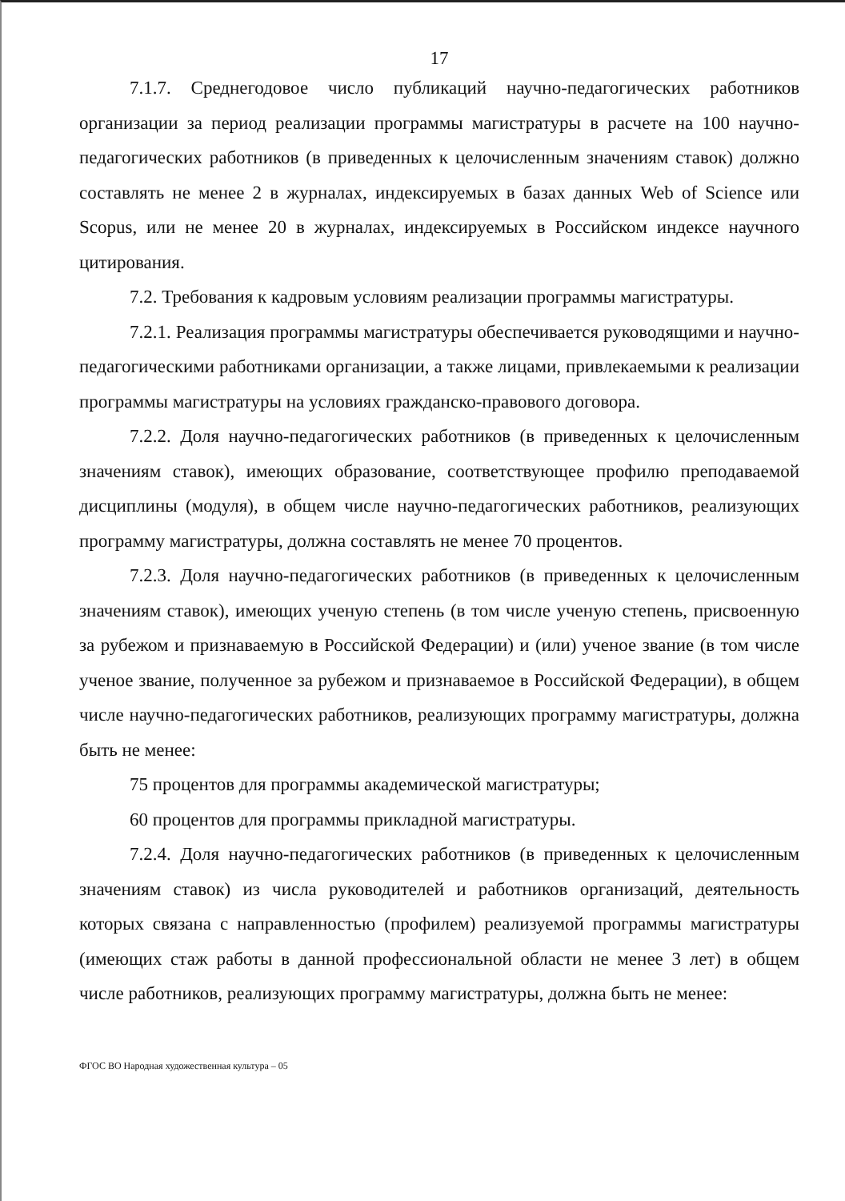17
7.1.7. Среднегодовое число публикаций научно-педагогических работников организации за период реализации программы магистратуры в расчете на 100 научно-педагогических работников (в приведенных к целочисленным значениям ставок) должно составлять не менее 2 в журналах, индексируемых в базах данных Web of Science или Scopus, или не менее 20 в журналах, индексируемых в Российском индексе научного цитирования.
7.2. Требования к кадровым условиям реализации программы магистратуры.
7.2.1. Реализация программы магистратуры обеспечивается руководящими и научно-педагогическими работниками организации, а также лицами, привлекаемыми к реализации программы магистратуры на условиях гражданско-правового договора.
7.2.2. Доля научно-педагогических работников (в приведенных к целочисленным значениям ставок), имеющих образование, соответствующее профилю преподаваемой дисциплины (модуля), в общем числе научно-педагогических работников, реализующих программу магистратуры, должна составлять не менее 70 процентов.
7.2.3. Доля научно-педагогических работников (в приведенных к целочисленным значениям ставок), имеющих ученую степень (в том числе ученую степень, присвоенную за рубежом и признаваемую в Российской Федерации) и (или) ученое звание (в том числе ученое звание, полученное за рубежом и признаваемое в Российской Федерации), в общем числе научно-педагогических работников, реализующих программу магистратуры, должна быть не менее:
75 процентов для программы академической магистратуры;
60 процентов для программы прикладной магистратуры.
7.2.4. Доля научно-педагогических работников (в приведенных к целочисленным значениям ставок) из числа руководителей и работников организаций, деятельность которых связана с направленностью (профилем) реализуемой программы магистратуры (имеющих стаж работы в данной профессиональной области не менее 3 лет) в общем числе работников, реализующих программу магистратуры, должна быть не менее:
ФГОС ВО Народная художественная культура – 05